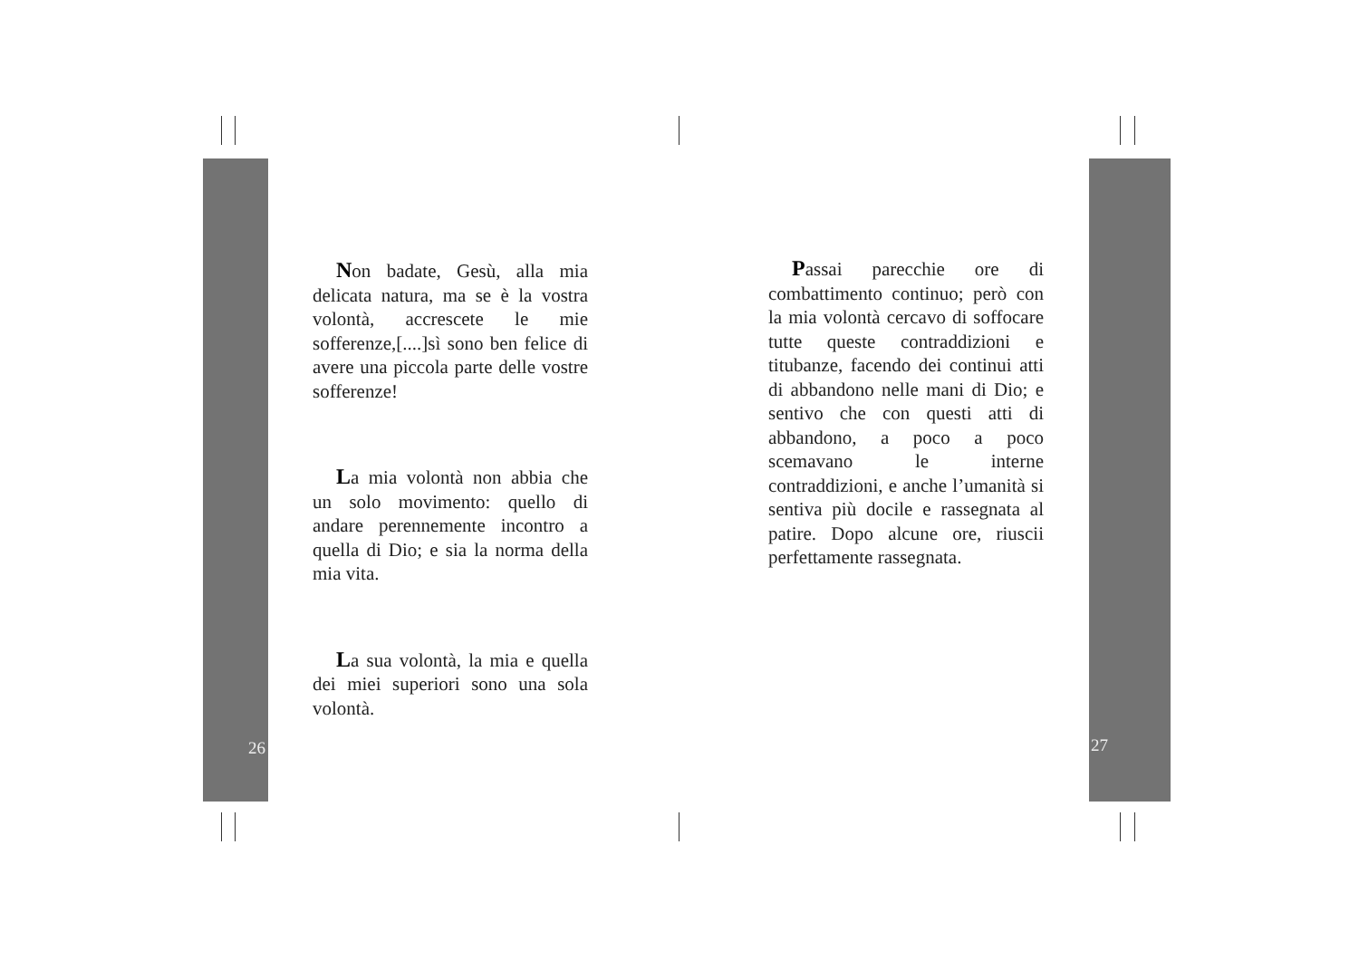Non badate, Gesù, alla mia delicata natura, ma se è la vostra volontà, accrescete le mie sofferenze,[....]sì sono ben felice di avere una piccola parte delle vostre sofferenze!
La mia volontà non abbia che un solo movimento: quello di andare perennemente incontro a quella di Dio; e sia la norma della mia vita.
La sua volontà, la mia e quella dei miei superiori sono una sola volontà.
Passai parecchie ore di combattimento continuo; però con la mia volontà cercavo di soffocare tutte queste contraddizioni e titubanze, facendo dei continui atti di abbandono nelle mani di Dio; e sentivo che con questi atti di abbandono, a poco a poco scemavano le interne contraddizioni, e anche l’umanità si sentiva più docile e rassegnata al patire. Dopo alcune ore, riuscii perfettamente rassegnata.
26 27